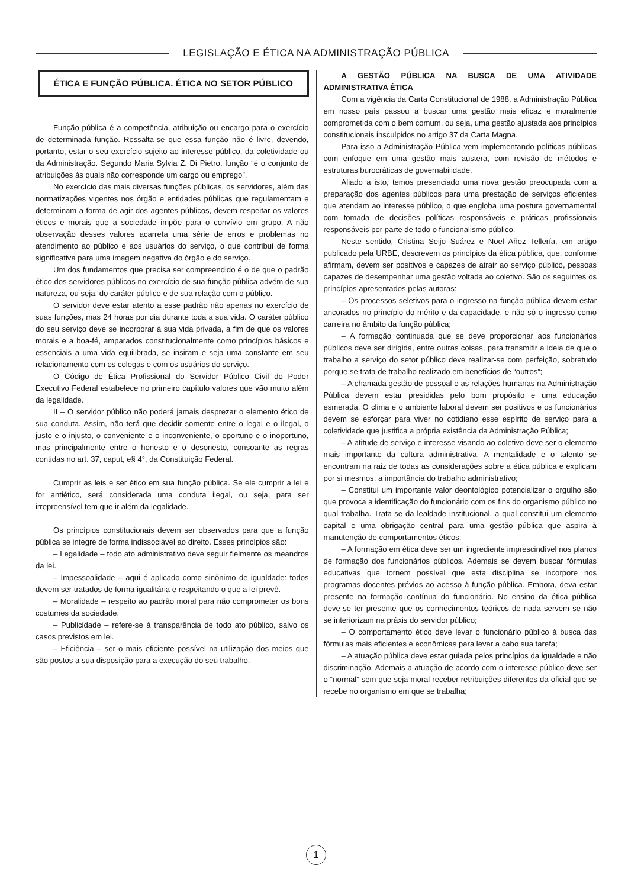LEGISLAÇÃO E ÉTICA NA ADMINISTRAÇÃO PÚBLICA
ÉTICA E FUNÇÃO PÚBLICA. ÉTICA NO SETOR PÚBLICO
Função pública é a competência, atribuição ou encargo para o exercício de determinada função. Ressalta-se que essa função não é livre, devendo, portanto, estar o seu exercício sujeito ao interesse público, da coletividade ou da Administração. Segundo Maria Sylvia Z. Di Pietro, função “é o conjunto de atribuições às quais não corresponde um cargo ou emprego”.
No exercício das mais diversas funções públicas, os servidores, além das normatizações vigentes nos órgão e entidades públicas que regulamentam e determinam a forma de agir dos agentes públicos, devem respeitar os valores éticos e morais que a sociedade impõe para o convívio em grupo. A não observação desses valores acarreta uma série de erros e problemas no atendimento ao público e aos usuários do serviço, o que contribui de forma significativa para uma imagem negativa do órgão e do serviço.
Um dos fundamentos que precisa ser compreendido é o de que o padrão ético dos servidores públicos no exercício de sua função pública advém de sua natureza, ou seja, do caráter público e de sua relação com o público.
O servidor deve estar atento a esse padrão não apenas no exercício de suas funções, mas 24 horas por dia durante toda a sua vida. O caráter público do seu serviço deve se incorporar à sua vida privada, a fim de que os valores morais e a boa-fé, amparados constitucionalmente como princípios básicos e essenciais a uma vida equilibrada, se insiram e seja uma constante em seu relacionamento com os colegas e com os usuários do serviço.
O Código de Ética Profissional do Servidor Público Civil do Poder Executivo Federal estabelece no primeiro capítulo valores que vão muito além da legalidade.
II – O servidor público não poderá jamais desprezar o elemento ético de sua conduta. Assim, não terá que decidir somente entre o legal e o ilegal, o justo e o injusto, o conveniente e o inconveniente, o oportuno e o inoportuno, mas principalmente entre o honesto e o desonesto, consoante as regras contidas no art. 37, caput, e§ 4°, da Constituição Federal.
Cumprir as leis e ser ético em sua função pública. Se ele cumprir a lei e for antiético, será considerada uma conduta ilegal, ou seja, para ser irrepreensível tem que ir além da legalidade.
Os princípios constitucionais devem ser observados para que a função pública se integre de forma indissociável ao direito. Esses princípios são:
– Legalidade – todo ato administrativo deve seguir fielmente os meandros da lei.
– Impessoalidade – aqui é aplicado como sinônimo de igualdade: todos devem ser tratados de forma igualitária e respeitando o que a lei prevê.
– Moralidade – respeito ao padrão moral para não comprometer os bons costumes da sociedade.
– Publicidade – refere-se à transparência de todo ato público, salvo os casos previstos em lei.
– Eficiência – ser o mais eficiente possível na utilização dos meios que são postos a sua disposição para a execução do seu trabalho.
A GESTÃO PÚBLICA NA BUSCA DE UMA ATIVIDADE ADMINISTRATIVA ÉTICA
Com a vigência da Carta Constitucional de 1988, a Administração Pública em nosso país passou a buscar uma gestão mais eficaz e moralmente comprometida com o bem comum, ou seja, uma gestão ajustada aos princípios constitucionais insculpidos no artigo 37 da Carta Magna.
Para isso a Administração Pública vem implementando políticas públicas com enfoque em uma gestão mais austera, com revisão de métodos e estruturas burocráticas de governabilidade.
Aliado a isto, temos presenciado uma nova gestão preocupada com a preparação dos agentes públicos para uma prestação de serviços eficientes que atendam ao interesse público, o que engloba uma postura governamental com tomada de decisões políticas responsáveis e práticas profissionais responsáveis por parte de todo o funcionalismo público.
Neste sentido, Cristina Seijo Suárez e Noel Añez Tellería, em artigo publicado pela URBE, descrevem os princípios da ética pública, que, conforme afirmam, devem ser positivos e capazes de atrair ao serviço público, pessoas capazes de desempenhar uma gestão voltada ao coletivo. São os seguintes os princípios apresentados pelas autoras:
– Os processos seletivos para o ingresso na função pública devem estar ancorados no princípio do mérito e da capacidade, e não só o ingresso como carreira no âmbito da função pública;
– A formação continuada que se deve proporcionar aos funcionários públicos deve ser dirigida, entre outras coisas, para transmitir a ideia de que o trabalho a serviço do setor público deve realizar-se com perfeição, sobretudo porque se trata de trabalho realizado em benefícios de “outros”;
– A chamada gestão de pessoal e as relações humanas na Administração Pública devem estar presididas pelo bom propósito e uma educação esmerada. O clima e o ambiente laboral devem ser positivos e os funcionários devem se esforçar para viver no cotidiano esse espírito de serviço para a coletividade que justifica a própria existência da Administração Pública;
– A atitude de serviço e interesse visando ao coletivo deve ser o elemento mais importante da cultura administrativa. A mentalidade e o talento se encontram na raiz de todas as considerações sobre a ética pública e explicam por si mesmos, a importância do trabalho administrativo;
– Constitui um importante valor deontológico potencializar o orgulho são que provoca a identificação do funcionário com os fins do organismo público no qual trabalha. Trata-se da lealdade institucional, a qual constitui um elemento capital e uma obrigação central para uma gestão pública que aspira à manutenção de comportamentos éticos;
– A formação em ética deve ser um ingrediente imprescindível nos planos de formação dos funcionários públicos. Ademais se devem buscar fórmulas educativas que tornem possível que esta disciplina se incorpore nos programas docentes prévios ao acesso à função pública. Embora, deva estar presente na formação contínua do funcionário. No ensino da ética pública deve-se ter presente que os conhecimentos teóricos de nada servem se não se interiorizam na práxis do servidor público;
– O comportamento ético deve levar o funcionário público à busca das fórmulas mais eficientes e econômicas para levar a cabo sua tarefa;
– A atuação pública deve estar guiada pelos princípios da igualdade e não discriminação. Ademais a atuação de acordo com o interesse público deve ser o “normal” sem que seja moral receber retribuições diferentes da oficial que se recebe no organismo em que se trabalha;
1